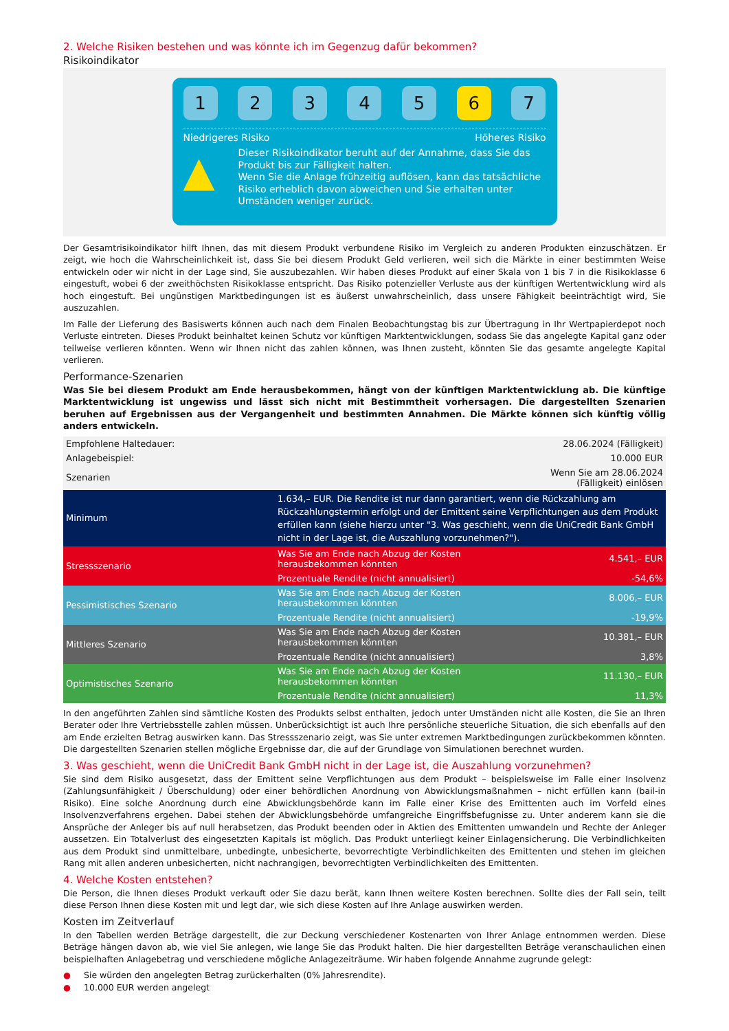2. Welche Risiken bestehen und was könnte ich im Gegenzug dafür bekommen?
Risikoindikator
1 2 3 4 5 6 7
Niedrigeres Risiko Höheres Risiko
▲
Dieser Risikoindikator beruht auf der Annahme, dass Sie das Produkt bis zur Fälligkeit halten.
Wenn Sie die Anlage frühzeitig auflösen, kann das tatsächliche Risiko erheblich davon abweichen und Sie erhalten unter Umständen weniger zurück.
Der Gesamtrisikoindikator hilft Ihnen, das mit diesem Produkt verbundene Risiko im Vergleich zu anderen Produkten einzuschätzen. Er zeigt, wie hoch die Wahrscheinlichkeit ist, dass Sie bei diesem Produkt Geld verlieren, weil sich die Märkte in einer bestimmten Weise entwickeln oder wir nicht in der Lage sind, Sie auszubezahlen. Wir haben dieses Produkt auf einer Skala von 1 bis 7 in die Risikoklasse 6 eingestuft, wobei 6 der zweithöchsten Risikoklasse entspricht. Das Risiko potenzieller Verluste aus der künftigen Wertentwicklung wird als hoch eingestuft. Bei ungünstigen Marktbedingungen ist es äußerst unwahrscheinlich, dass unsere Fähigkeit beeinträchtigt wird, Sie auszuzahlen.
Im Falle der Lieferung des Basiswerts können auch nach dem Finalen Beobachtungstag bis zur Übertragung in Ihr Wertpapierdepot noch Verluste eintreten. Dieses Produkt beinhaltet keinen Schutz vor künftigen Marktentwicklungen, sodass Sie das angelegte Kapital ganz oder teilweise verlieren könnten. Wenn wir Ihnen nicht das zahlen können, was Ihnen zusteht, könnten Sie das gesamte angelegte Kapital verlieren.
Performance-Szenarien
Was Sie bei diesem Produkt am Ende herausbekommen, hängt von der künftigen Marktentwicklung ab. Die künftige Marktentwicklung ist ungewiss und lässt sich nicht mit Bestimmtheit vorhersagen. Die dargestellten Szenarien beruhen auf Ergebnissen aus der Vergangenheit und bestimmten Annahmen. Die Märkte können sich künftig völlig anders entwickeln.
| Empfohlene Haltedauer: | | 28.06.2024 (Fälligkeit) |
| Anlagebeispiel: | | 10.000 EUR |
| Szenarien | | Wenn Sie am 28.06.2024 (Fälligkeit) einlösen |
| Minimum | 1.634,– EUR. Die Rendite ist nur dann garantiert, wenn die Rückzahlung am Rückzahlungstermin erfolgt und der Emittent seine Verpflichtungen aus dem Produkt erfüllen kann (siehe hierzu unter "3. Was geschieht, wenn die UniCredit Bank GmbH nicht in der Lage ist, die Auszahlung vorzunehmen?"). | |
| Stressszenario | Was Sie am Ende nach Abzug der Kosten herausbekommen könnten | 4.541,– EUR |
| | Prozentuale Rendite (nicht annualisiert) | -54,6% |
| Pessimistisches Szenario | Was Sie am Ende nach Abzug der Kosten herausbekommen könnten | 8.006,– EUR |
| | Prozentuale Rendite (nicht annualisiert) | -19,9% |
| Mittleres Szenario | Was Sie am Ende nach Abzug der Kosten herausbekommen könnten | 10.381,– EUR |
| | Prozentuale Rendite (nicht annualisiert) | 3,8% |
| Optimistisches Szenario | Was Sie am Ende nach Abzug der Kosten herausbekommen könnten | 11.130,– EUR |
| | Prozentuale Rendite (nicht annualisiert) | 11,3% |
In den angeführten Zahlen sind sämtliche Kosten des Produkts selbst enthalten, jedoch unter Umständen nicht alle Kosten, die Sie an Ihren Berater oder Ihre Vertriebsstelle zahlen müssen. Unberücksichtigt ist auch Ihre persönliche steuerliche Situation, die sich ebenfalls auf den am Ende erzielten Betrag auswirken kann. Das Stressszenario zeigt, was Sie unter extremen Marktbedingungen zurückbekommen könnten. Die dargestellten Szenarien stellen mögliche Ergebnisse dar, die auf der Grundlage von Simulationen berechnet wurden.
3. Was geschieht, wenn die UniCredit Bank GmbH nicht in der Lage ist, die Auszahlung vorzunehmen?
Sie sind dem Risiko ausgesetzt, dass der Emittent seine Verpflichtungen aus dem Produkt – beispielsweise im Falle einer Insolvenz (Zahlungsunfähigkeit / Überschuldung) oder einer behördlichen Anordnung von Abwicklungsmaßnahmen – nicht erfüllen kann (bail-in Risiko). Eine solche Anordnung durch eine Abwicklungsbehörde kann im Falle einer Krise des Emittenten auch im Vorfeld eines Insolvenzverfahrens ergehen. Dabei stehen der Abwicklungsbehörde umfangreiche Eingriffsbefugnisse zu. Unter anderem kann sie die Ansprüche der Anleger bis auf null herabsetzen, das Produkt beenden oder in Aktien des Emittenten umwandeln und Rechte der Anleger aussetzen. Ein Totalverlust des eingesetzten Kapitals ist möglich. Das Produkt unterliegt keiner Einlagensicherung. Die Verbindlichkeiten aus dem Produkt sind unmittelbare, unbedingte, unbesicherte, bevorrechtigte Verbindlichkeiten des Emittenten und stehen im gleichen Rang mit allen anderen unbesicherten, nicht nachrangigen, bevorrechtigten Verbindlichkeiten des Emittenten.
4. Welche Kosten entstehen?
Die Person, die Ihnen dieses Produkt verkauft oder Sie dazu berät, kann Ihnen weitere Kosten berechnen. Sollte dies der Fall sein, teilt diese Person Ihnen diese Kosten mit und legt dar, wie sich diese Kosten auf Ihre Anlage auswirken werden.
Kosten im Zeitverlauf
In den Tabellen werden Beträge dargestellt, die zur Deckung verschiedener Kostenarten von Ihrer Anlage entnommen werden. Diese Beträge hängen davon ab, wie viel Sie anlegen, wie lange Sie das Produkt halten. Die hier dargestellten Beträge veranschaulichen einen beispielhaften Anlagebetrag und verschiedene mögliche Anlagezeiträume. Wir haben folgende Annahme zugrunde gelegt:
● Sie würden den angelegten Betrag zurückerhalten (0% Jahresrendite).
● 10.000 EUR werden angelegt